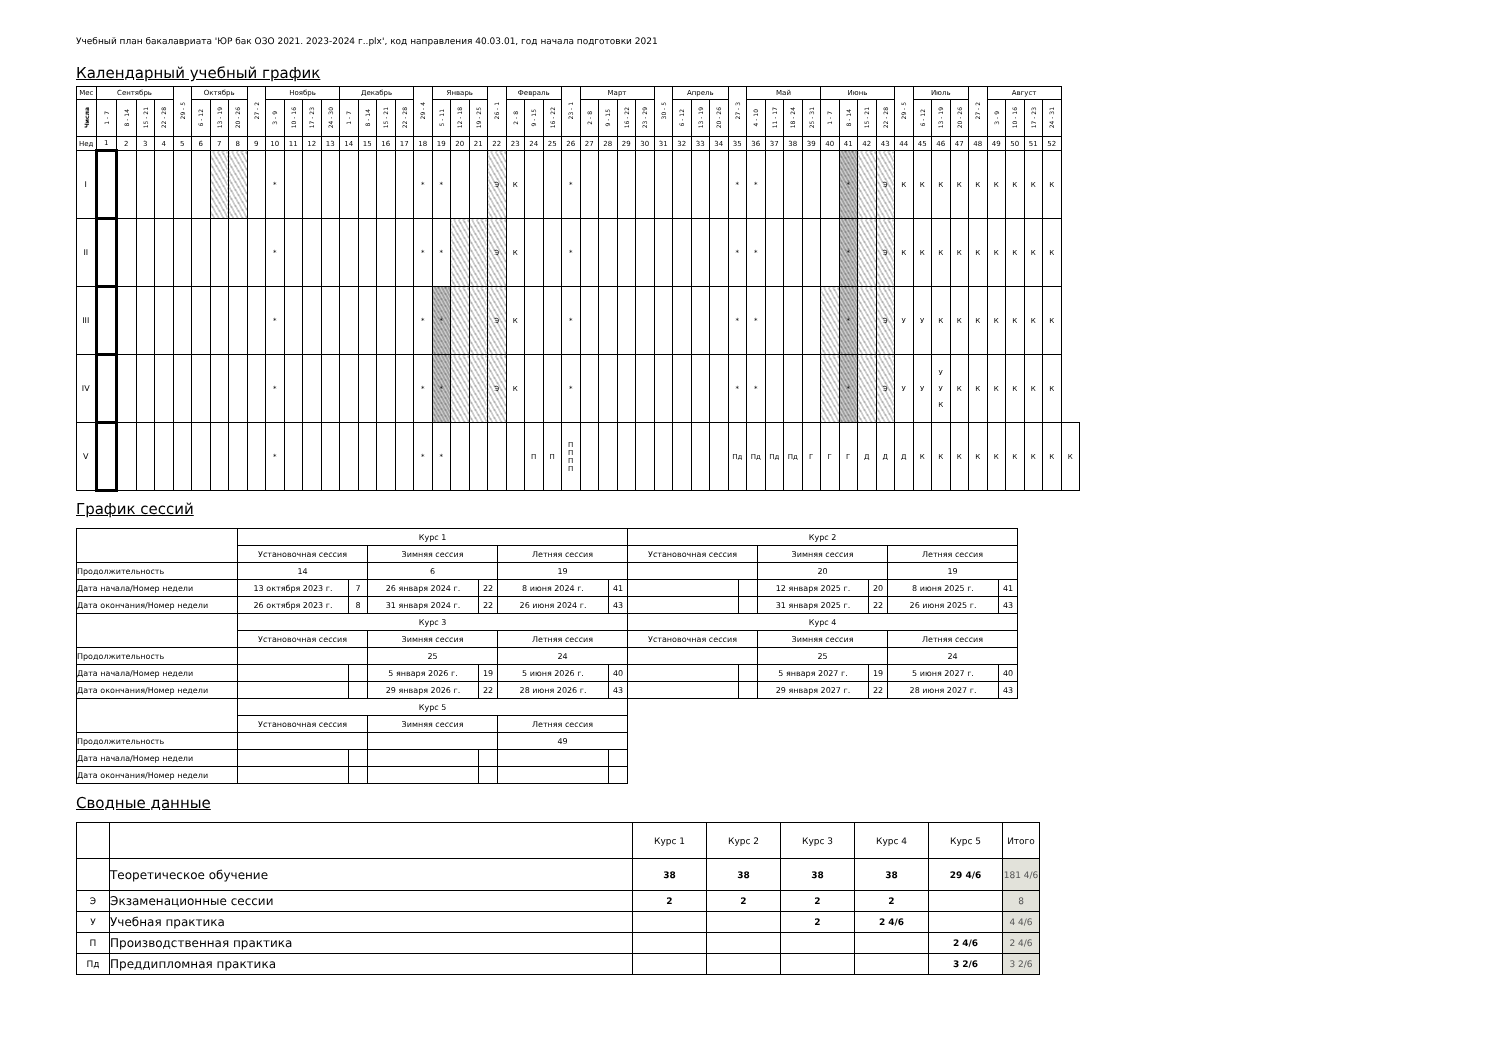Учебный план бакалавриата 'ЮР бак ОЗО 2021. 2023-2024 г..plx', код направления 40.03.01, год начала подготовки 2021
Календарный учебный график
| Мес | Сентябрь | | | | 29 - 5 | Октябрь | | | 27 - 2 | Ноябрь | | | | Декабрь | | | | 29 - 4 | Январь | | | 26 - 1 | Февраль | | | 23 - 1 | Март | | | | 30 - 5 | Апрель | | | 27 - 3 | Май | | | | Июнь | | | | 29 - 5 | Июль | | | 27 - 2 | Август | | | | |
| --- | --- | --- | --- | --- | --- | --- | --- | --- | --- | --- | --- | --- | --- | --- | --- | --- | --- | --- | --- | --- | --- | --- | --- | --- | --- | --- | --- | --- | --- | --- | --- | --- | --- | --- | --- | --- | --- | --- | --- | --- | --- | --- | --- | --- | --- | --- | --- | --- | --- | --- | --- | --- | --- |
| Числа | 1 - 7 | 8 - 14 | 15 - 21 | 22 - 28 | | 6 - 12 | 13 - 19 | 20 - 26 | | 3 - 9 | 10 - 16 | 17 - 23 | 24 - 30 | 1 - 7 | 8 - 14 | 15 - 21 | 22 - 28 | | 5 - 11 | 12 - 18 | 19 - 25 | | 2 - 8 | 9 - 15 | 16 - 22 | | 2 - 8 | 9 - 15 | 16 - 22 | 23 - 29 | | 6 - 12 | 13 - 19 | 20 - 26 | | 4 - 10 | 11 - 17 | 18 - 24 | 25 - 31 | 1 - 7 | 8 - 14 | 15 - 21 | 22 - 28 | | 6 - 12 | 13 - 19 | 20 - 26 | | 3 - 9 | 10 - 16 | 17 - 23 | 24 - 31 | |
| Нед | 1 | 2 | 3 | 4 | 5 | 6 | 7 | 8 | 9 | 10 | 11 | 12 | 13 | 14 | 15 | 16 | 17 | 18 | 19 | 20 | 21 | 22 | 23 | 24 | 25 | 26 | 27 | 28 | 29 | 30 | 31 | 32 | 33 | 34 | 35 | 36 | 37 | 38 | 39 | 40 | 41 | 42 | 43 | 44 | 45 | 46 | 47 | 48 | 49 | 50 | 51 | 52 | |
| I | | | | | | | | | | * | | | | | | | | * | * | | | Э | К | | | * | | | | | | | | | * | * | | | | | * | | Э | К | К | К | К | К | К | К | К | К | |
| II | | | | | | | | | | * | | | | | | | | * | * | | | Э | К | | | * | | | | | | | | | * | * | | | | | * | | Э | К | К | К | К | К | К | К | К | К | |
| III | | | | | | | | | | * | | | | | | | | * | * | | | Э | К | | | * | | | | | | | | | * | * | | | | | * | | Э | У | У | К | К | К | К | К | К | К | |
| IV | | | | | | | | | | * | | | | | | | | * | * | | | Э | К | | | * | | | | | | | | | * | * | | | | | * | | Э | У | У | У У К | К | К | К | К | К | К | |
| V | | | | | | | | | | * | | | | | | | | * | * | | | | | П | П | П П П П | | | | | | | | | Пд | Пд | Пд | Пд | Г | Г | Г | Д | Д | Д | К | К | К | К | К | К | К | К | К |
График сессий
| | Курс 1 | | | | | | Курс 2 | | | | | |
| | Установочная сессия | | Зимняя сессия | | Летняя сессия | | Установочная сессия | | Зимняя сессия | | Летняя сессия | |
| Продолжительность | 14 | | 6 | | 19 | | | | 20 | | 19 | |
| Дата начала/Номер недели | 13 октября 2023 г. | 7 | 26 января 2024 г. | 22 | 8 июня 2024 г. | 41 | | | 12 января 2025 г. | 20 | 8 июня 2025 г. | 41 |
| Дата окончания/Номер недели | 26 октября 2023 г. | 8 | 31 января 2024 г. | 22 | 26 июня 2024 г. | 43 | | | 31 января 2025 г. | 22 | 26 июня 2025 г. | 43 |
| | Курс 3 | | | | | | Курс 4 | | | | | |
| | Установочная сессия | | Зимняя сессия | | Летняя сессия | | Установочная сессия | | Зимняя сессия | | Летняя сессия | |
| Продолжительность | | | 25 | | 24 | | | | 25 | | 24 | |
| Дата начала/Номер недели | | | 5 января 2026 г. | 19 | 5 июня 2026 г. | 40 | | | 5 января 2027 г. | 19 | 5 июня 2027 г. | 40 |
| Дата окончания/Номер недели | | | 29 января 2026 г. | 22 | 28 июня 2026 г. | 43 | | | 29 января 2027 г. | 22 | 28 июня 2027 г. | 43 |
| | Курс 5 | | | | | | | | | | | |
| | Установочная сессия | | Зимняя сессия | | Летняя сессия | | | | | | | |
| Продолжительность | | | | | 49 | | | | | | | |
| Дата начала/Номер недели | | | | | | | | | | | | |
| Дата окончания/Номер недели | | | | | | | | | | | | |
Сводные данные
| | | Курс 1 | Курс 2 | Курс 3 | Курс 4 | Курс 5 | Итого |
| | Теоретическое обучение | 38 | 38 | 38 | 38 | 29 4/6 | 181 4/6 |
| Э | Экзаменационные сессии | 2 | 2 | 2 | 2 | | 8 |
| У | Учебная практика | | | 2 | 2 4/6 | | 4 4/6 |
| П | Производственная практика | | | | | 2 4/6 | 2 4/6 |
| Пд | Преддипломная практика | | | | | 3 2/6 | 3 2/6 |